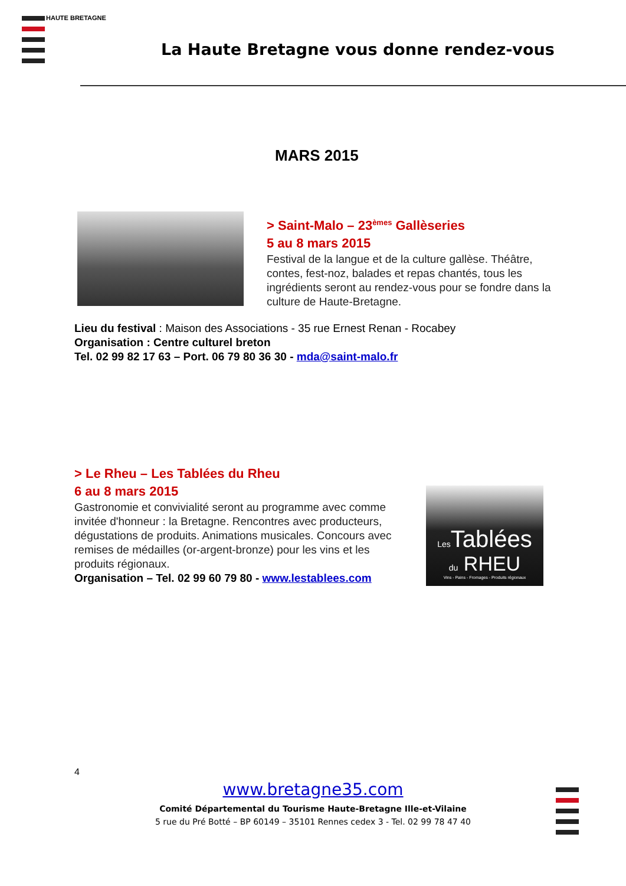HAUTE BRETAGNE
La Haute Bretagne vous donne rendez-vous
MARS 2015
> Saint-Malo – 23<sup>èmes</sup> Gallèseries
5 au 8 mars 2015
Festival de la langue et de la culture gallèse. Théâtre, contes, fest-noz, balades et repas chantés, tous les ingrédients seront au rendez-vous pour se fondre dans la culture de Haute-Bretagne.
Lieu du festival : Maison des Associations - 35 rue Ernest Renan - Rocabey
Organisation : Centre culturel breton
Tel. 02 99 82 17 63 – Port. 06 79 80 36 30 - mda@saint-malo.fr
> Le Rheu – Les Tablées du Rheu
6 au 8 mars 2015
Gastronomie et convivialité seront au programme avec comme invitée d'honneur : la Bretagne. Rencontres avec producteurs, dégustations de produits. Animations musicales. Concours avec remises de médailles (or-argent-bronze) pour les vins et les produits régionaux.
Organisation – Tel. 02 99 60 79 80 - www.lestablees.com
Les Tablées
du RHEU
Vins - Pains - Fromages - Produits régionaux
4
www.bretagne35.com
Comité Départemental du Tourisme Haute-Bretagne Ille-et-Vilaine
5 rue du Pré Botté – BP 60149 – 35101 Rennes cedex 3 - Tel. 02 99 78 47 40